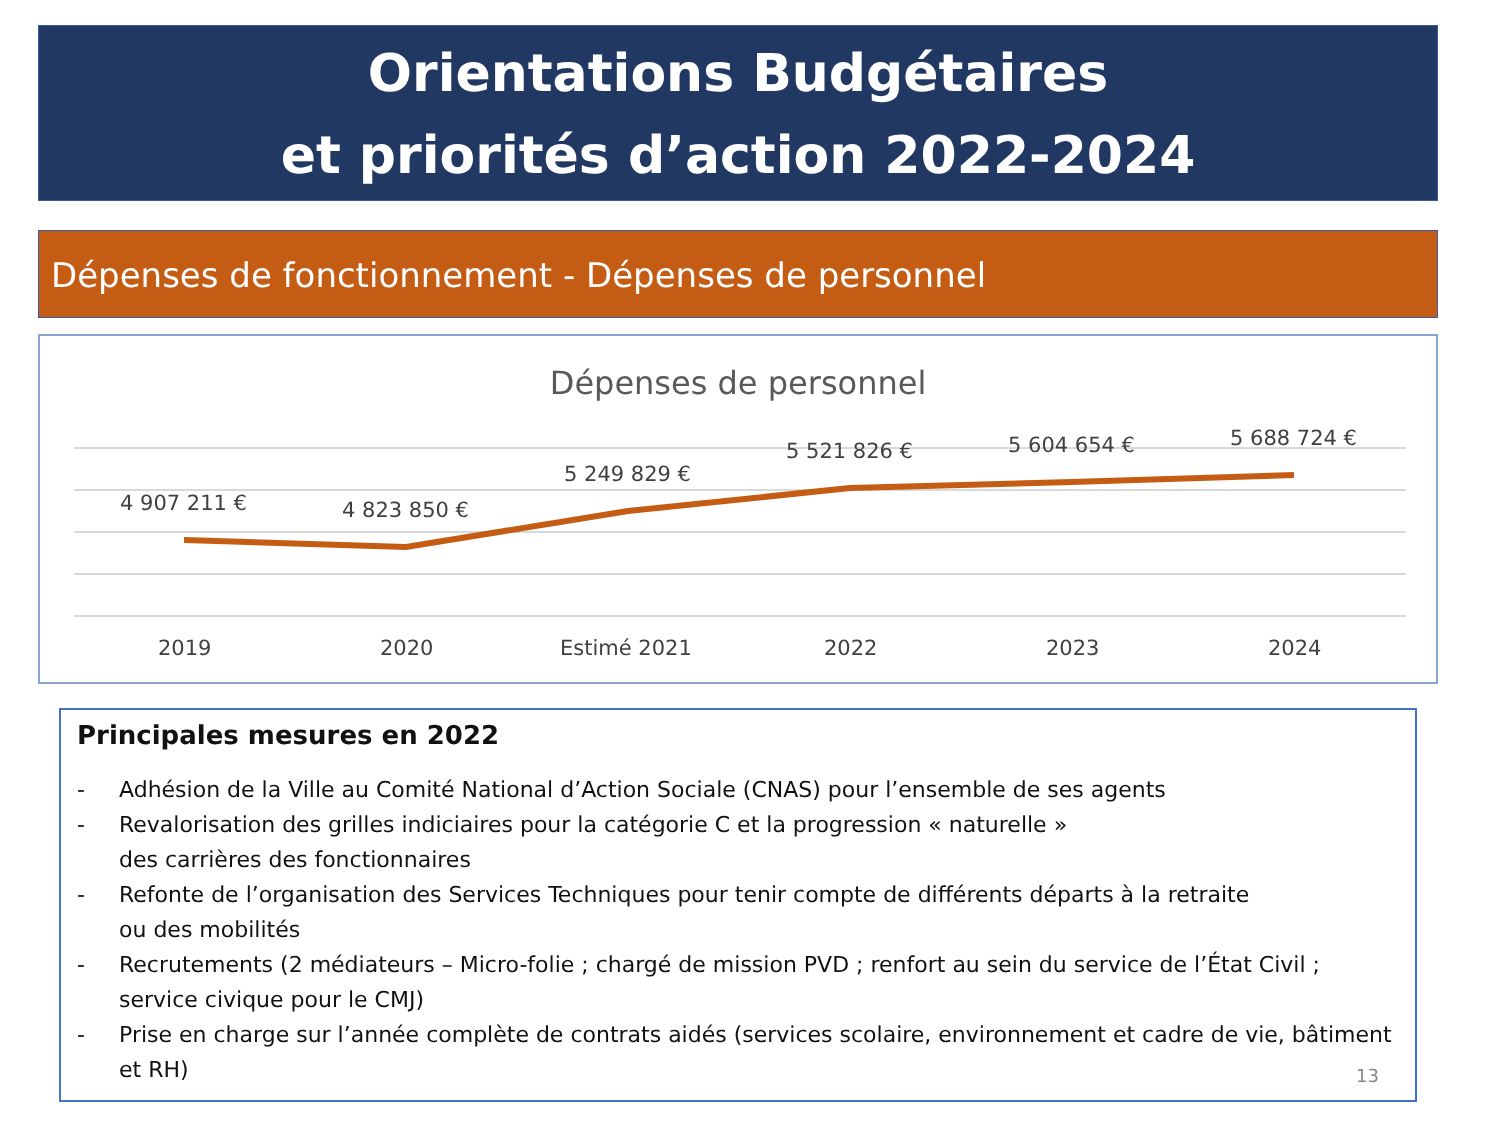Orientations Budgétaires
et priorités d’action 2022-2024
Dépenses de fonctionnement - Dépenses de personnel
Dépenses de personnel
4 907 211 € 4 823 850 €
5 249 829 €
5 521 826 € 5 604 654 € 5 688 724 €
2019 2020 Estimé 2021 2022 2023 2024
Principales mesures en 2022
- Adhésion de la Ville au Comité National d’Action Sociale (CNAS) pour l’ensemble de ses agents
- Revalorisation des grilles indiciaires pour la catégorie C et la progression « naturelle »
des carrières des fonctionnaires
- Refonte de l’organisation des Services Techniques pour tenir compte de différents départs à la retraite
ou des mobilités
- Recrutements (2 médiateurs – Micro-folie ; chargé de mission PVD ; renfort au sein du service de l’État Civil ; service civique pour le CMJ)
- Prise en charge sur l’année complète de contrats aidés (services scolaire, environnement et cadre de vie, bâtiment et RH)
13